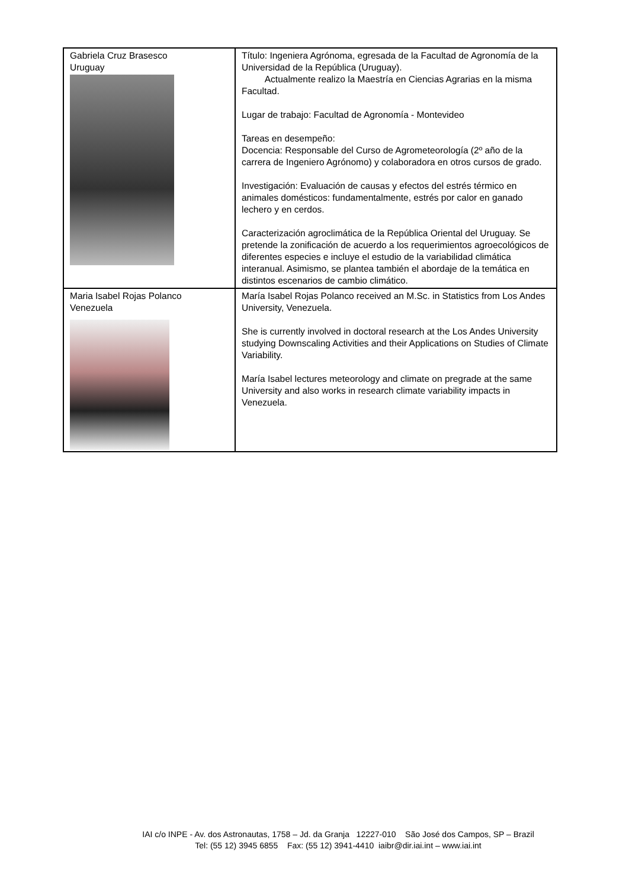| Gabriela Cruz Brasesco Uruguay | Título: Ingeniera Agrónoma, egresada de la Facultad de Agronomía de la Universidad de la República (Uruguay). Actualmente realizo la Maestría en Ciencias Agrarias en la misma Facultad. Lugar de trabajo: Facultad de Agronomía - Montevideo Tareas en desempeño: Docencia: Responsable del Curso de Agrometeorología (2º año de la carrera de Ingeniero Agrónomo) y colaboradora en otros cursos de grado. Investigación: Evaluación de causas y efectos del estrés térmico en animales domésticos: fundamentalmente, estrés por calor en ganado lechero y en cerdos. Caracterización agroclimática de la República Oriental del Uruguay. Se pretende la zonificación de acuerdo a los requerimientos agroecológicos de diferentes especies e incluye el estudio de la variabilidad climática interanual. Asimismo, se plantea también el abordaje de la temática en distintos escenarios de cambio climático. |
| Maria Isabel Rojas Polanco Venezuela | María Isabel Rojas Polanco received an M.Sc. in Statistics from Los Andes University, Venezuela. She is currently involved in doctoral research at the Los Andes University studying Downscaling Activities and their Applications on Studies of Climate Variability. María Isabel lectures meteorology and climate on pregrade at the same University and also works in research climate variability impacts in Venezuela. |
IAI c/o INPE - Av. dos Astronautas, 1758 – Jd. da Granja 12227-010 São José dos Campos, SP – Brazil
Tel: (55 12) 3945 6855 Fax: (55 12) 3941-4410 iaibr@dir.iai.int – www.iai.int